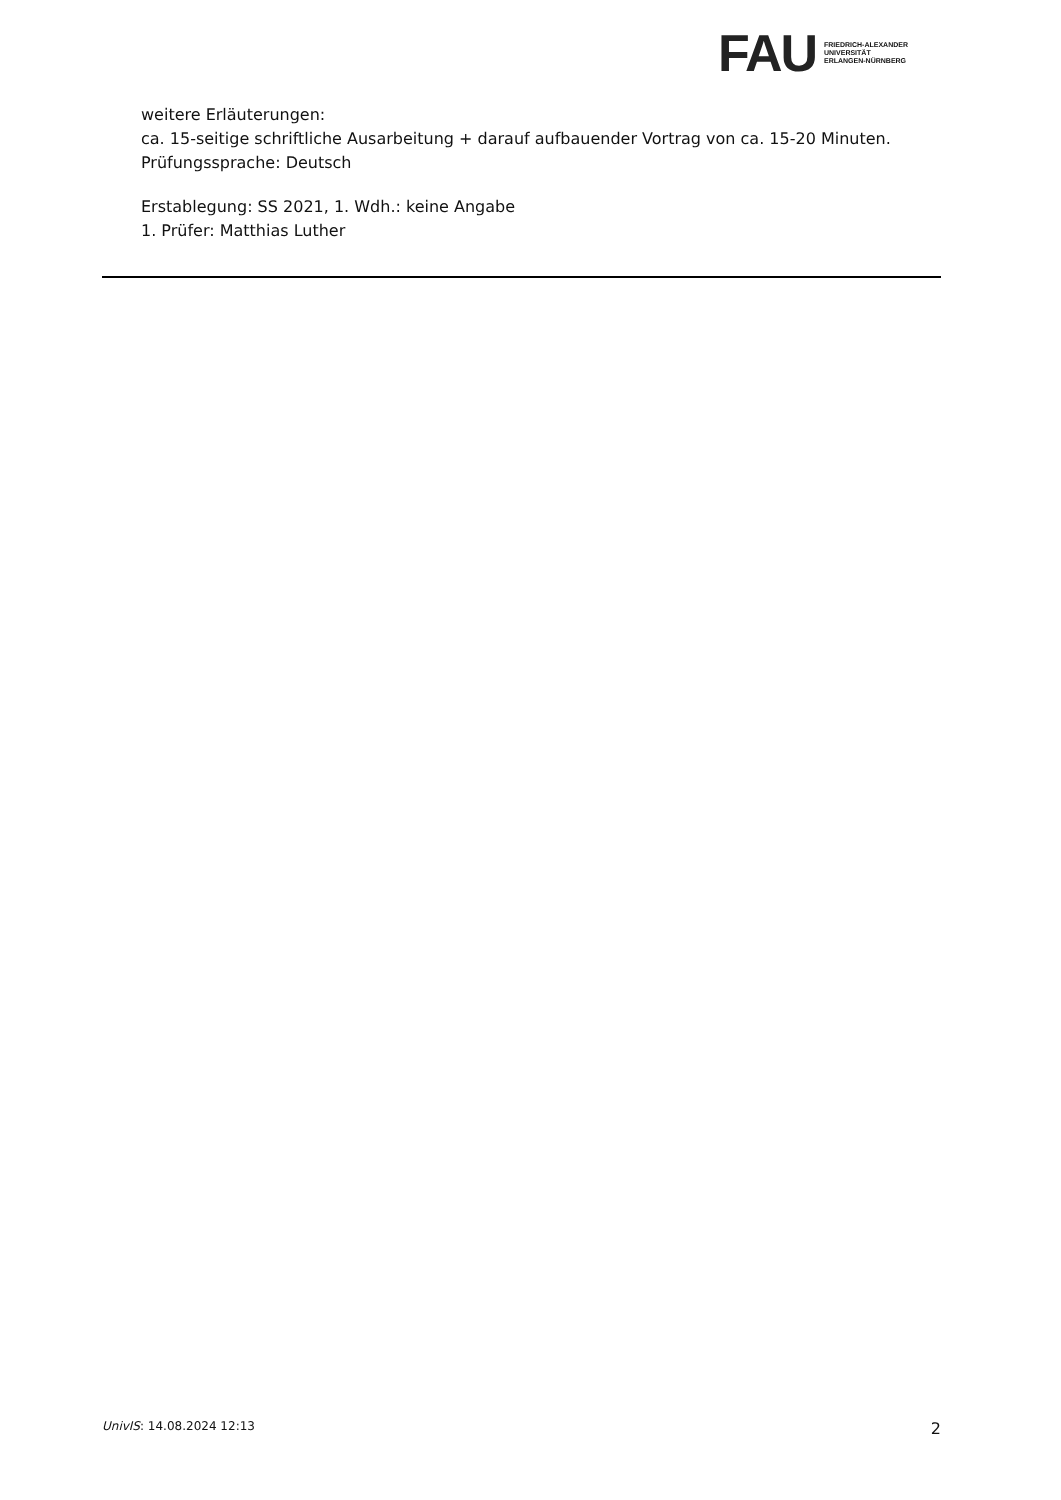FAU
FRIEDRICH-ALEXANDER
UNIVERSITÄT
ERLANGEN-NÜRNBERG
weitere Erläuterungen:
ca. 15-seitige schriftliche Ausarbeitung + darauf aufbauender Vortrag von ca. 15-20 Minuten.
Prüfungssprache: Deutsch
Erstablegung: SS 2021, 1. Wdh.: keine Angabe
1. Prüfer: Matthias Luther
UnivIS: 14.08.2024 12:13 2